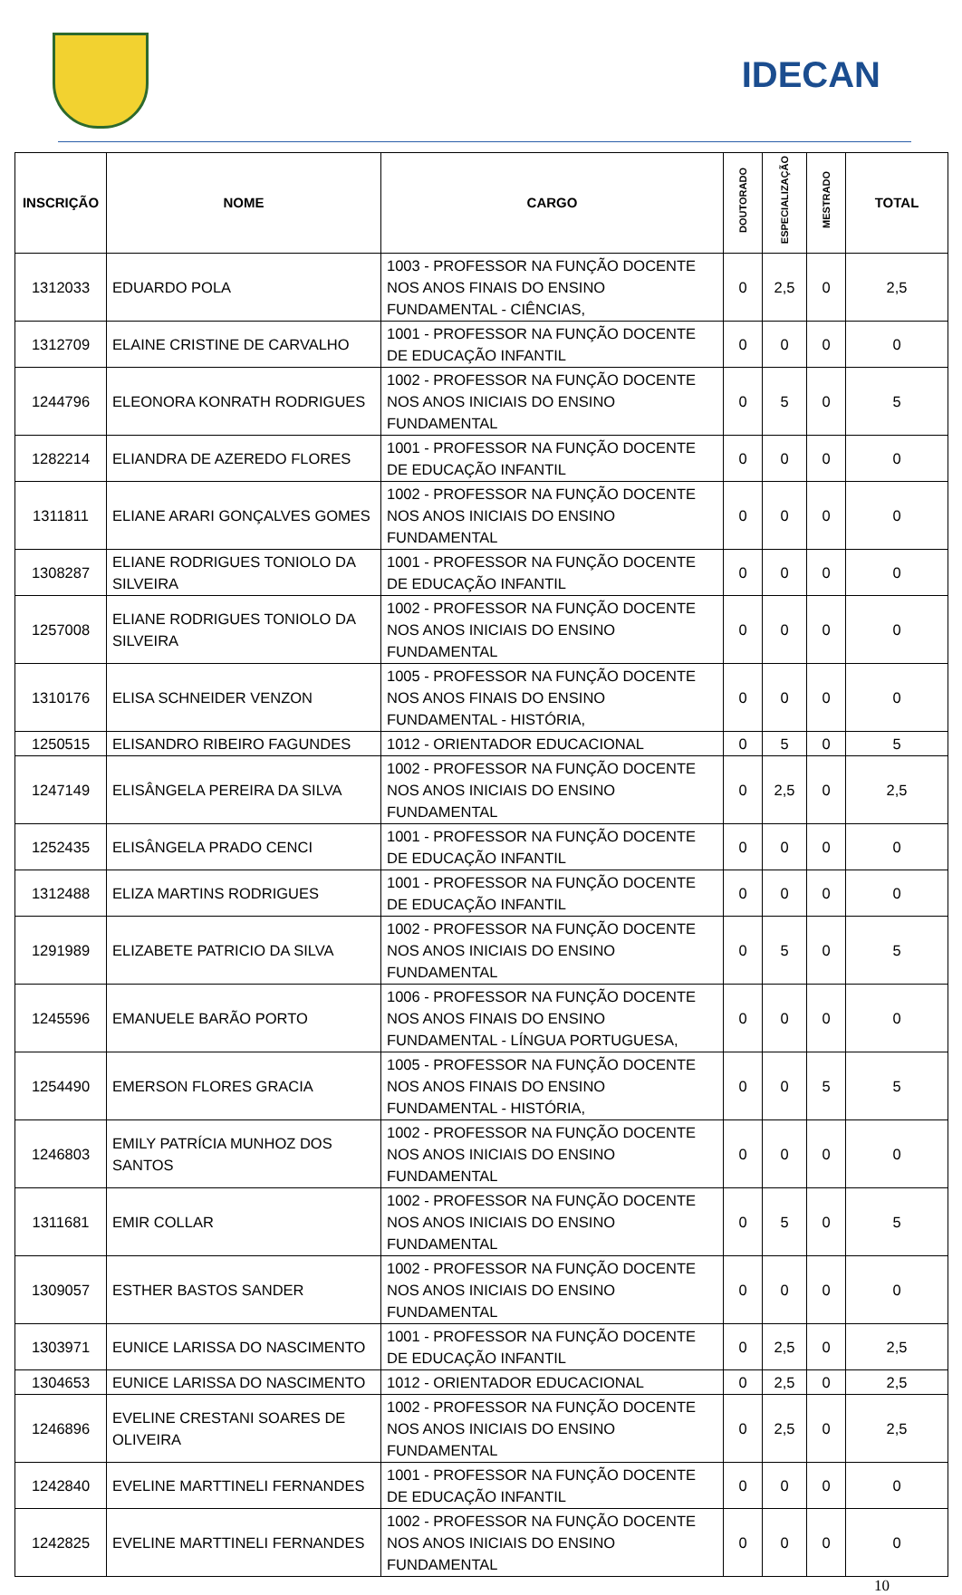IDECAN
| INSCRIÇÃO | NOME | CARGO | DOUTORADO | ESPECIALIZAÇÃO | MESTRADO | TOTAL |
| --- | --- | --- | --- | --- | --- | --- |
| 1312033 | EDUARDO POLA | 1003 - PROFESSOR NA FUNÇÃO DOCENTE NOS ANOS FINAIS DO ENSINO FUNDAMENTAL - CIÊNCIAS, | 0 | 2,5 | 0 | 2,5 |
| 1312709 | ELAINE CRISTINE DE CARVALHO | 1001 - PROFESSOR NA FUNÇÃO DOCENTE DE EDUCAÇÃO INFANTIL | 0 | 0 | 0 | 0 |
| 1244796 | ELEONORA KONRATH RODRIGUES | 1002 - PROFESSOR NA FUNÇÃO DOCENTE NOS ANOS INICIAIS DO ENSINO FUNDAMENTAL | 0 | 5 | 0 | 5 |
| 1282214 | ELIANDRA DE AZEREDO FLORES | 1001 - PROFESSOR NA FUNÇÃO DOCENTE DE EDUCAÇÃO INFANTIL | 0 | 0 | 0 | 0 |
| 1311811 | ELIANE ARARI GONÇALVES GOMES | 1002 - PROFESSOR NA FUNÇÃO DOCENTE NOS ANOS INICIAIS DO ENSINO FUNDAMENTAL | 0 | 0 | 0 | 0 |
| 1308287 | ELIANE RODRIGUES TONIOLO DA SILVEIRA | 1001 - PROFESSOR NA FUNÇÃO DOCENTE DE EDUCAÇÃO INFANTIL | 0 | 0 | 0 | 0 |
| 1257008 | ELIANE RODRIGUES TONIOLO DA SILVEIRA | 1002 - PROFESSOR NA FUNÇÃO DOCENTE NOS ANOS INICIAIS DO ENSINO FUNDAMENTAL | 0 | 0 | 0 | 0 |
| 1310176 | ELISA SCHNEIDER VENZON | 1005 - PROFESSOR NA FUNÇÃO DOCENTE NOS ANOS FINAIS DO ENSINO FUNDAMENTAL - HISTÓRIA, | 0 | 0 | 0 | 0 |
| 1250515 | ELISANDRO RIBEIRO FAGUNDES | 1012 - ORIENTADOR EDUCACIONAL | 0 | 5 | 0 | 5 |
| 1247149 | ELISÂNGELA PEREIRA DA SILVA | 1002 - PROFESSOR NA FUNÇÃO DOCENTE NOS ANOS INICIAIS DO ENSINO FUNDAMENTAL | 0 | 2,5 | 0 | 2,5 |
| 1252435 | ELISÂNGELA PRADO CENCI | 1001 - PROFESSOR NA FUNÇÃO DOCENTE DE EDUCAÇÃO INFANTIL | 0 | 0 | 0 | 0 |
| 1312488 | ELIZA MARTINS RODRIGUES | 1001 - PROFESSOR NA FUNÇÃO DOCENTE DE EDUCAÇÃO INFANTIL | 0 | 0 | 0 | 0 |
| 1291989 | ELIZABETE PATRICIO DA SILVA | 1002 - PROFESSOR NA FUNÇÃO DOCENTE NOS ANOS INICIAIS DO ENSINO FUNDAMENTAL | 0 | 5 | 0 | 5 |
| 1245596 | EMANUELE BARÃO PORTO | 1006 - PROFESSOR NA FUNÇÃO DOCENTE NOS ANOS FINAIS DO ENSINO FUNDAMENTAL - LÍNGUA PORTUGUESA, | 0 | 0 | 0 | 0 |
| 1254490 | EMERSON FLORES GRACIA | 1005 - PROFESSOR NA FUNÇÃO DOCENTE NOS ANOS FINAIS DO ENSINO FUNDAMENTAL - HISTÓRIA, | 0 | 0 | 5 | 5 |
| 1246803 | EMILY PATRÍCIA MUNHOZ DOS SANTOS | 1002 - PROFESSOR NA FUNÇÃO DOCENTE NOS ANOS INICIAIS DO ENSINO FUNDAMENTAL | 0 | 0 | 0 | 0 |
| 1311681 | EMIR COLLAR | 1002 - PROFESSOR NA FUNÇÃO DOCENTE NOS ANOS INICIAIS DO ENSINO FUNDAMENTAL | 0 | 5 | 0 | 5 |
| 1309057 | ESTHER BASTOS SANDER | 1002 - PROFESSOR NA FUNÇÃO DOCENTE NOS ANOS INICIAIS DO ENSINO FUNDAMENTAL | 0 | 0 | 0 | 0 |
| 1303971 | EUNICE LARISSA DO NASCIMENTO | 1001 - PROFESSOR NA FUNÇÃO DOCENTE DE EDUCAÇÃO INFANTIL | 0 | 2,5 | 0 | 2,5 |
| 1304653 | EUNICE LARISSA DO NASCIMENTO | 1012 - ORIENTADOR EDUCACIONAL | 0 | 2,5 | 0 | 2,5 |
| 1246896 | EVELINE CRESTANI SOARES DE OLIVEIRA | 1002 - PROFESSOR NA FUNÇÃO DOCENTE NOS ANOS INICIAIS DO ENSINO FUNDAMENTAL | 0 | 2,5 | 0 | 2,5 |
| 1242840 | EVELINE MARTTINELI FERNANDES | 1001 - PROFESSOR NA FUNÇÃO DOCENTE DE EDUCAÇÃO INFANTIL | 0 | 0 | 0 | 0 |
| 1242825 | EVELINE MARTTINELI FERNANDES | 1002 - PROFESSOR NA FUNÇÃO DOCENTE NOS ANOS INICIAIS DO ENSINO FUNDAMENTAL | 0 | 0 | 0 | 0 |
10